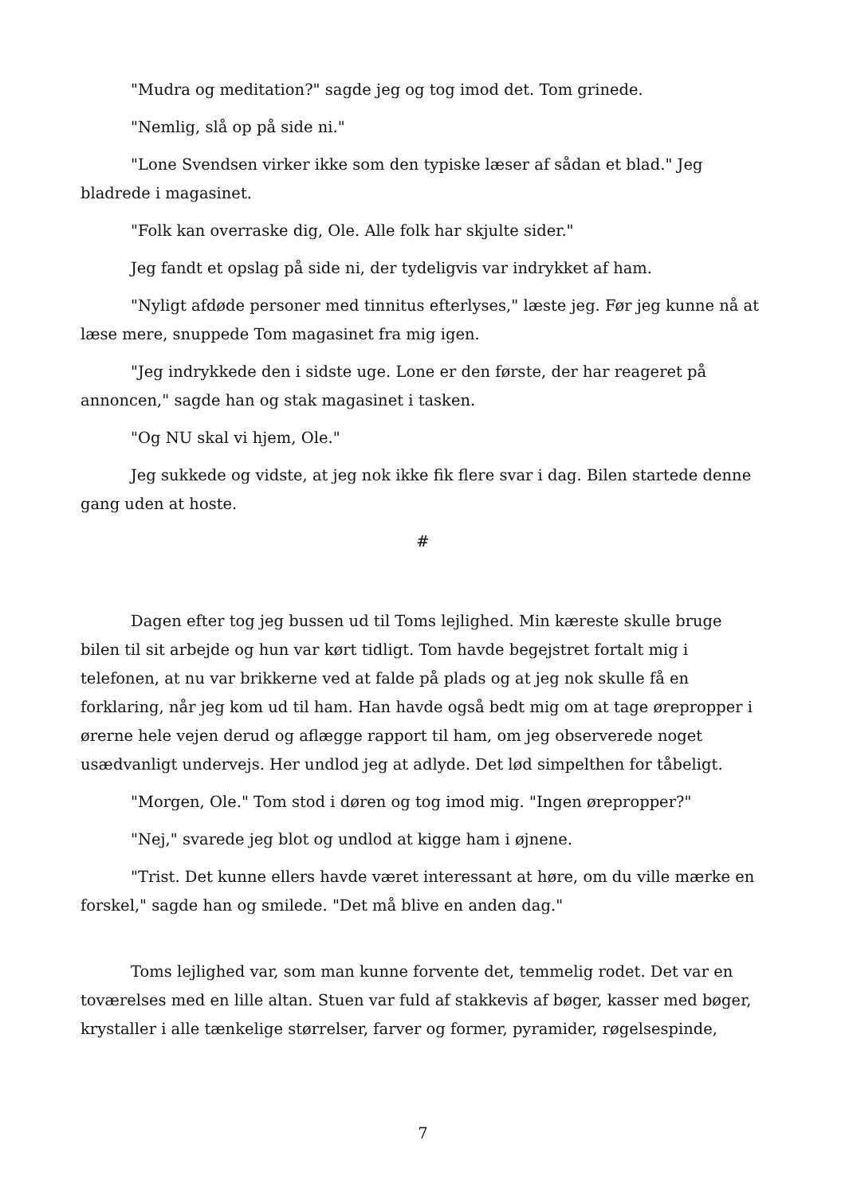"Mudra og meditation?" sagde jeg og tog imod det. Tom grinede.
"Nemlig, slå op på side ni."
"Lone Svendsen virker ikke som den typiske læser af sådan et blad." Jeg bladrede i magasinet.
"Folk kan overraske dig, Ole. Alle folk har skjulte sider."
Jeg fandt et opslag på side ni, der tydeligvis var indrykket af ham.
"Nyligt afdøde personer med tinnitus efterlyses," læste jeg. Før jeg kunne nå at læse mere, snuppede Tom magasinet fra mig igen.
"Jeg indrykkede den i sidste uge. Lone er den første, der har reageret på annoncen," sagde han og stak magasinet i tasken.
"Og NU skal vi hjem, Ole."
Jeg sukkede og vidste, at jeg nok ikke fik flere svar i dag. Bilen startede denne gang uden at hoste.
#
Dagen efter tog jeg bussen ud til Toms lejlighed. Min kæreste skulle bruge bilen til sit arbejde og hun var kørt tidligt. Tom havde begejstret fortalt mig i telefonen, at nu var brikkerne ved at falde på plads og at jeg nok skulle få en forklaring, når jeg kom ud til ham. Han havde også bedt mig om at tage ørepropper i ørerne hele vejen derud og aflægge rapport til ham, om jeg observerede noget usædvanligt undervejs. Her undlod jeg at adlyde. Det lød simpelthen for tåbeligt.
"Morgen, Ole." Tom stod i døren og tog imod mig. "Ingen ørepropper?"
"Nej," svarede jeg blot og undlod at kigge ham i øjnene.
"Trist. Det kunne ellers havde været interessant at høre, om du ville mærke en forskel," sagde han og smilede. "Det må blive en anden dag."
Toms lejlighed var, som man kunne forvente det, temmelig rodet. Det var en toværelses med en lille altan. Stuen var fuld af stakkevis af bøger, kasser med bøger, krystaller i alle tænkelige størrelser, farver og former, pyramider, røgelsespinde,
7